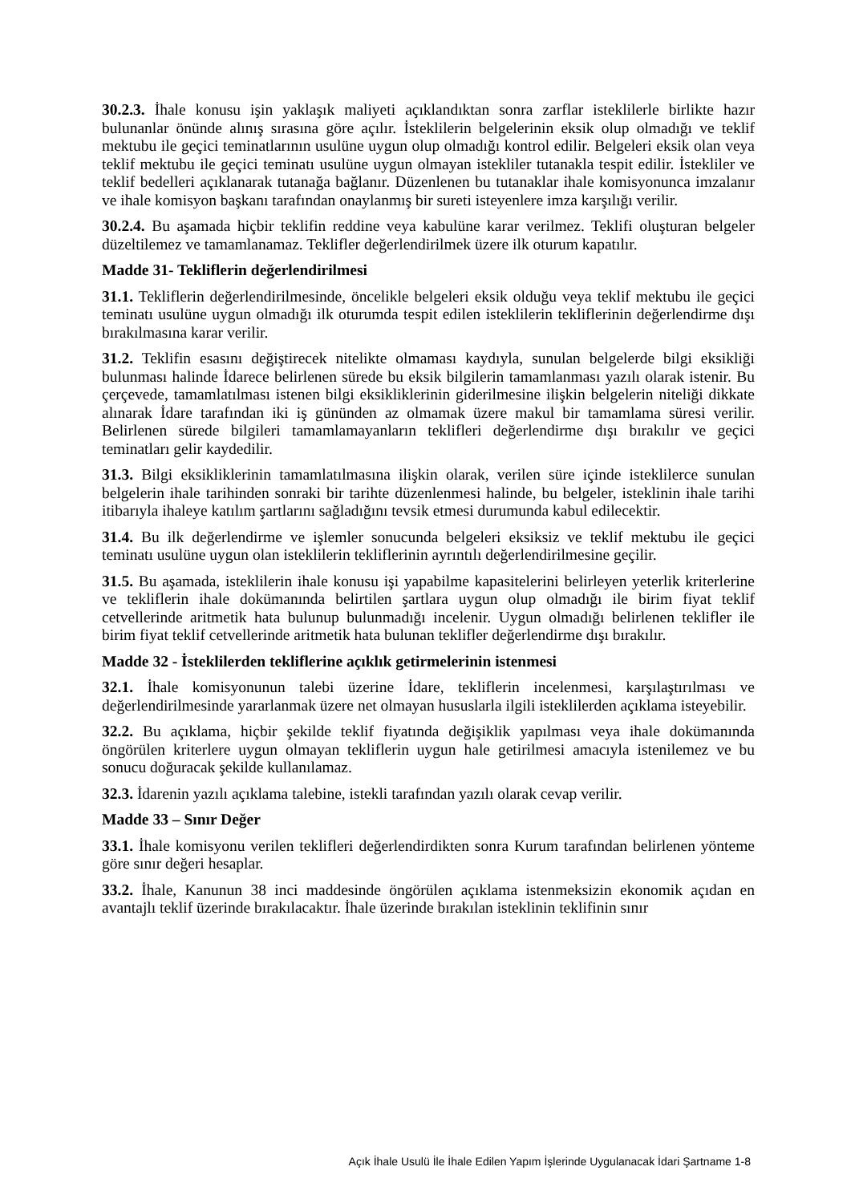30.2.3. İhale konusu işin yaklaşık maliyeti açıklandıktan sonra zarflar isteklilerle birlikte hazır bulunanlar önünde alınış sırasına göre açılır. İsteklilerin belgelerinin eksik olup olmadığı ve teklif mektubu ile geçici teminatlarının usulüne uygun olup olmadığı kontrol edilir. Belgeleri eksik olan veya teklif mektubu ile geçici teminatı usulüne uygun olmayan istekliler tutanakla tespit edilir. İstekliler ve teklif bedelleri açıklanarak tutanağa bağlanır. Düzenlenen bu tutanaklar ihale komisyonunca imzalanır ve ihale komisyon başkanı tarafından onaylanmış bir sureti isteyenlere imza karşılığı verilir.
30.2.4. Bu aşamada hiçbir teklifin reddine veya kabulüne karar verilmez. Teklifi oluşturan belgeler düzeltilemez ve tamamlanamaz. Teklifler değerlendirilmek üzere ilk oturum kapatılır.
Madde 31- Tekliflerin değerlendirilmesi
31.1. Tekliflerin değerlendirilmesinde, öncelikle belgeleri eksik olduğu veya teklif mektubu ile geçici teminatı usulüne uygun olmadığı ilk oturumda tespit edilen isteklilerin tekliflerinin değerlendirme dışı bırakılmasına karar verilir.
31.2. Teklifin esasını değiştirecek nitelikte olmaması kaydıyla, sunulan belgelerde bilgi eksikliği bulunması halinde İdarece belirlenen sürede bu eksik bilgilerin tamamlanması yazılı olarak istenir. Bu çerçevede, tamamlatılması istenen bilgi eksikliklerinin giderilmesine ilişkin belgelerin niteliği dikkate alınarak İdare tarafından iki iş gününden az olmamak üzere makul bir tamamlama süresi verilir. Belirlenen sürede bilgileri tamamlamayanların teklifleri değerlendirme dışı bırakılır ve geçici teminatları gelir kaydedilir.
31.3. Bilgi eksikliklerinin tamamlatılmasına ilişkin olarak, verilen süre içinde isteklilerce sunulan belgelerin ihale tarihinden sonraki bir tarihte düzenlenmesi halinde, bu belgeler, isteklinin ihale tarihi itibarıyla ihaleye katılım şartlarını sağladığını tevsik etmesi durumunda kabul edilecektir.
31.4. Bu ilk değerlendirme ve işlemler sonucunda belgeleri eksiksiz ve teklif mektubu ile geçici teminatı usulüne uygun olan isteklilerin tekliflerinin ayrıntılı değerlendirilmesine geçilir.
31.5. Bu aşamada, isteklilerin ihale konusu işi yapabilme kapasitelerini belirleyen yeterlik kriterlerine ve tekliflerin ihale dokümanında belirtilen şartlara uygun olup olmadığı ile birim fiyat teklif cetvellerinde aritmetik hata bulunup bulunmadığı incelenir. Uygun olmadığı belirlenen teklifler ile birim fiyat teklif cetvellerinde aritmetik hata bulunan teklifler değerlendirme dışı bırakılır.
Madde 32 - İsteklilerden tekliflerine açıklık getirmelerinin istenmesi
32.1. İhale komisyonunun talebi üzerine İdare, tekliflerin incelenmesi, karşılaştırılması ve değerlendirilmesinde yararlanmak üzere net olmayan hususlarla ilgili isteklilerden açıklama isteyebilir.
32.2. Bu açıklama, hiçbir şekilde teklif fiyatında değişiklik yapılması veya ihale dokümanında öngörülen kriterlere uygun olmayan tekliflerin uygun hale getirilmesi amacıyla istenilemez ve bu sonucu doğuracak şekilde kullanılamaz.
32.3. İdarenin yazılı açıklama talebine, istekli tarafından yazılı olarak cevap verilir.
Madde 33 – Sınır Değer
33.1. İhale komisyonu verilen teklifleri değerlendirdikten sonra Kurum tarafından belirlenen yönteme göre sınır değeri hesaplar.
33.2. İhale, Kanunun 38 inci maddesinde öngörülen açıklama istenmeksizin ekonomik açıdan en avantajlı teklif üzerinde bırakılacaktır. İhale üzerinde bırakılan isteklinin teklifinin sınır
Açık İhale Usulü İle İhale Edilen Yapım İşlerinde Uygulanacak İdari Şartname 1-8